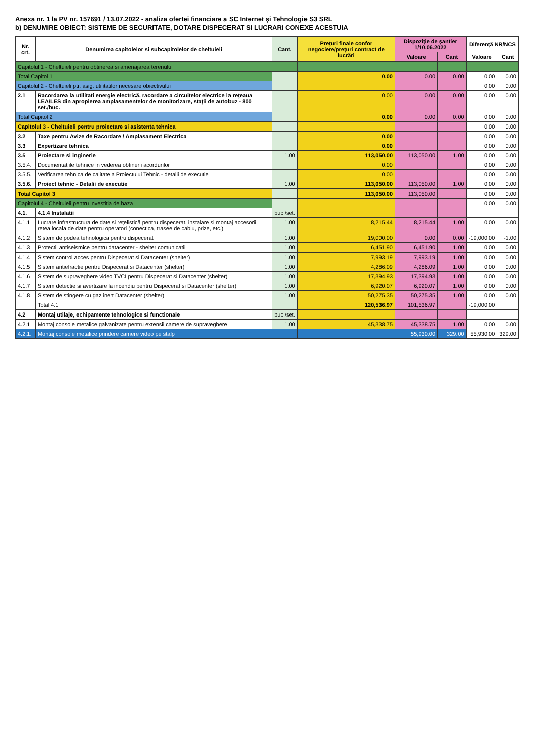Anexa nr. 1 la PV nr. 157691 / 13.07.2022 - analiza ofertei financiare a SC Internet şi Tehnologie S3 SRL
b) DENUMIRE OBIECT: SISTEME DE SECURITATE, DOTARE DISPECERAT SI LUCRARI CONEXE ACESTUIA
| Nr. crt. | Denumirea capitolelor si subcapitolelor de cheltuieli | Cant. | Preţuri finale confor negociere/preţuri contract de lucrări | Dispoziţie de şantier 1/10.06.2022 | | Diferenţă NR/NCS | |
| --- | --- | --- | --- | --- | --- | --- | --- |
| | | | | Valoare | Cant | Valoare | Cant |
| Capitolul 1 - Cheltuieli pentru obtinerea si amenajarea terenului | | | | | | | |
| Total Capitol 1 | | | 0.00 | 0.00 | 0.00 | 0.00 | 0.00 |
| Capitolul 2 - Cheltuieli ptr. asig. utilitatilor necesare obiectivului | | | | | | 0.00 | 0.00 |
| 2.1 | Racordarea la utilitati energie electrică, racordare a circuitelor electrice la reţeaua LEA/LES din apropierea amplasamentelor de monitorizare, staţii de autobuz - 800 set./buc. | | 0.00 | 0.00 | 0.00 | 0.00 | 0.00 |
| Total Capitol 2 | | | 0.00 | 0.00 | 0.00 | 0.00 | 0.00 |
| Capitolul 3 - Cheltuieli pentru proiectare si asistenta tehnica | | | | | | 0.00 | 0.00 |
| 3.2 | Taxe pentru Avize de Racordare / Amplasament Electrica | | 0.00 | | | 0.00 | 0.00 |
| 3.3 | Expertizare tehnica | | 0.00 | | | 0.00 | 0.00 |
| 3.5 | Proiectare si inginerie | 1.00 | 113,050.00 | 113,050.00 | 1.00 | 0.00 | 0.00 |
| 3.5.4. | Documentatiile tehnice in vederea obtinerii acordurilor | | 0.00 | | | 0.00 | 0.00 |
| 3.5.5. | Verificarea tehnica de calitate a Proiectului Tehnic - detalii de executie | | 0.00 | | | 0.00 | 0.00 |
| 3.5.6. | Proiect tehnic - Detalii de executie | 1.00 | 113,050.00 | 113,050.00 | 1.00 | 0.00 | 0.00 |
| Total Capitol 3 | | | 113,050.00 | 113,050.00 | | 0.00 | 0.00 |
| Capitolul 4 - Cheltuieli pentru investitia de baza | | | | | | 0.00 | 0.00 |
| 4.1. | 4.1.4 Instalatii | buc./set. | | | | | |
| 4.1.1 | Lucrare infrastructura de date si reţelistică pentru dispecerat, instalare si montaj accesorii retea locala de date pentru operatori (conectica, trasee de cablu, prize, etc.) | 1.00 | 8,215.44 | 8,215.44 | 1.00 | 0.00 | 0.00 |
| 4.1.2 | Sistem de podea tehnologica pentru dispecerat | 1.00 | 19,000.00 | 0.00 | 0.00 | -19,000.00 | -1.00 |
| 4.1.3 | Protectii antiseismice pentru datacenter - shelter comunicatii | 1.00 | 6,451.90 | 6,451.90 | 1.00 | 0.00 | 0.00 |
| 4.1.4 | Sistem control acces pentru Dispecerat si Datacenter (shelter) | 1.00 | 7,993.19 | 7,993.19 | 1.00 | 0.00 | 0.00 |
| 4.1.5 | Sistem antiefractie pentru Dispecerat si Datacenter (shelter) | 1.00 | 4,286.09 | 4,286.09 | 1.00 | 0.00 | 0.00 |
| 4.1.6 | Sistem de supraveghere video TVCI pentru Dispecerat si Datacenter (shelter) | 1.00 | 17,394.93 | 17,394.93 | 1.00 | 0.00 | 0.00 |
| 4.1.7 | Sistem detectie si avertizare la incendiu pentru Dispecerat si Datacenter (shelter) | 1.00 | 6,920.07 | 6,920.07 | 1.00 | 0.00 | 0.00 |
| 4.1.8 | Sistem de stingere cu gaz inert Datacenter (shelter) | 1.00 | 50,275.35 | 50,275.35 | 1.00 | 0.00 | 0.00 |
| | Total 4.1 | | 120,536.97 | 101,536.97 | | -19,000.00 | |
| 4.2 | Montaj utilaje, echipamente tehnologice si functionale | buc./set. | | | | | |
| 4.2.1 | Montaj console metalice galvanizate pentru extensii camere de supraveghere | 1.00 | 45,338.75 | 45,338.75 | 1.00 | 0.00 | 0.00 |
| 4.2.1. | Montaj console metalice prindere camere video pe stalp | | | 55,930.00 | 329.00 | 55,930.00 | 329.00 |